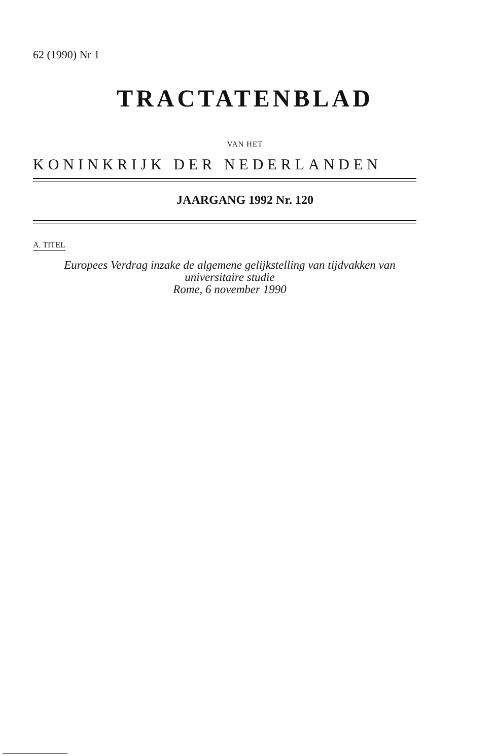62 (1990) Nr 1
TRACTATENBLAD
VAN HET
KONINKRIJK DER NEDERLANDEN
JAARGANG 1992 Nr. 120
A. TITEL
Europees Verdrag inzake de algemene gelijkstelling van tijdvakken van
universitaire studie
Rome, 6 november 1990